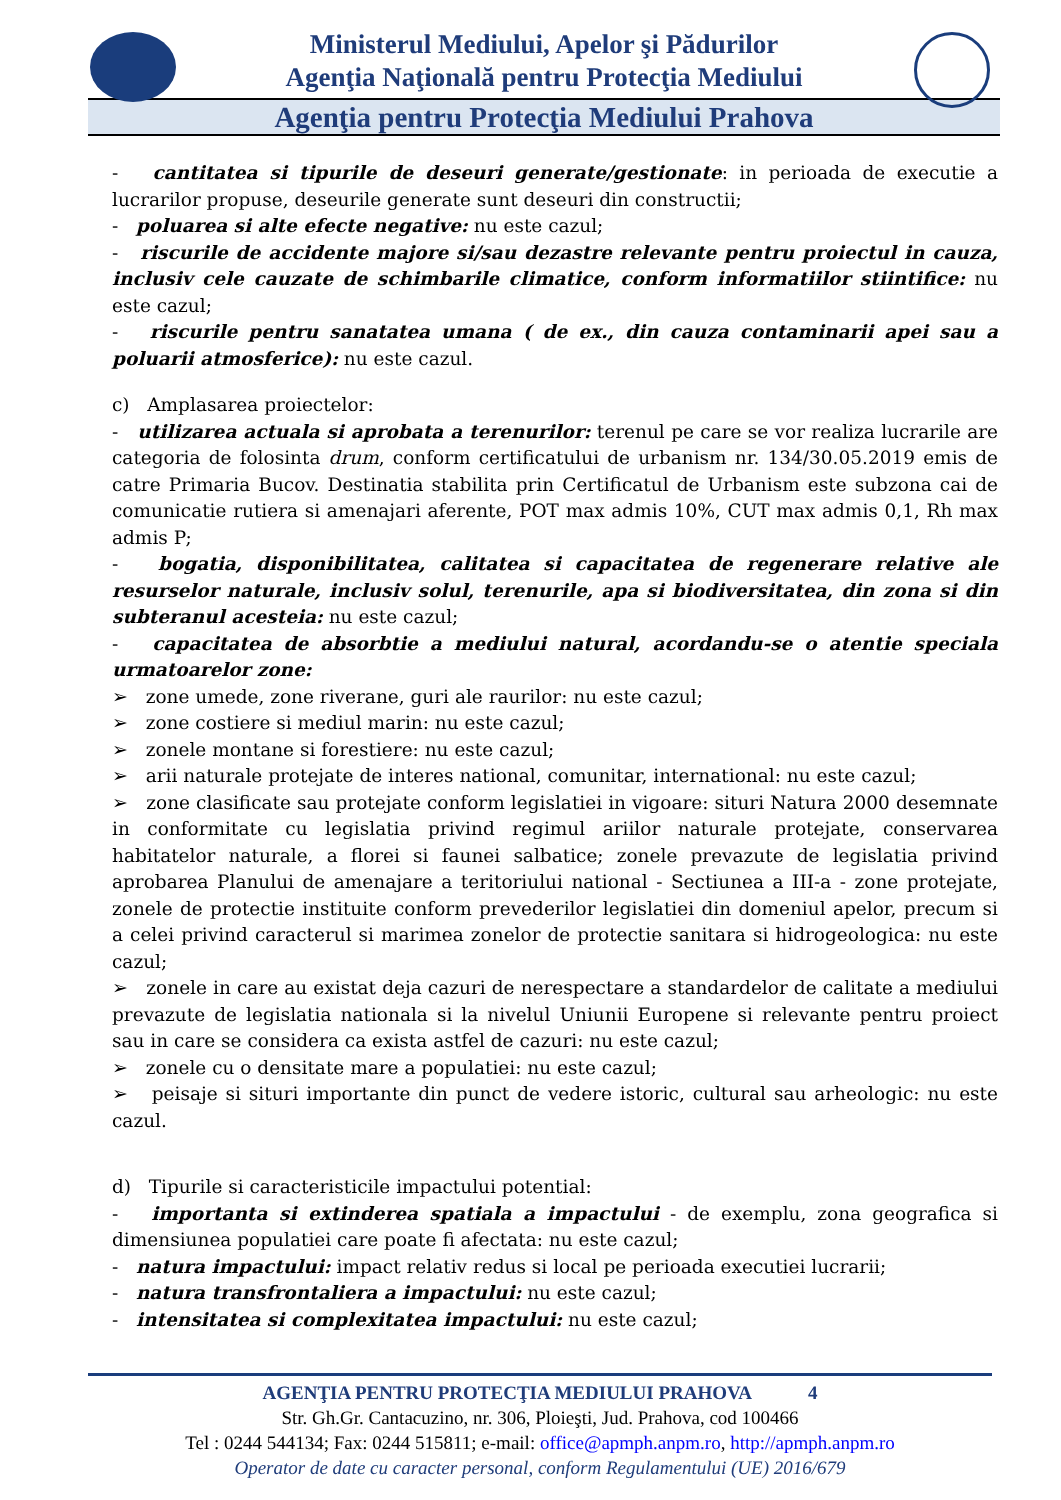Ministerul Mediului, Apelor şi Pădurilor
Agenţia Naţională pentru Protecţia Mediului
Agenţia pentru Protecţia Mediului Prahova
- cantitatea si tipurile de deseuri generate/gestionate: in perioada de executie a lucrarilor propuse, deseurile generate sunt deseuri din constructii;
- poluarea si alte efecte negative: nu este cazul;
- riscurile de accidente majore si/sau dezastre relevante pentru proiectul in cauza, inclusiv cele cauzate de schimbarile climatice, conform informatiilor stiintifice: nu este cazul;
- riscurile pentru sanatatea umana ( de ex., din cauza contaminarii apei sau a poluarii atmosferice): nu este cazul.
c) Amplasarea proiectelor:
- utilizarea actuala si aprobata a terenurilor: terenul pe care se vor realiza lucrarile are categoria de folosinta drum, conform certificatului de urbanism nr. 134/30.05.2019 emis de catre Primaria Bucov. Destinatia stabilita prin Certificatul de Urbanism este subzona cai de comunicatie rutiera si amenajari aferente, POT max admis 10%, CUT max admis 0,1, Rh max admis P;
- bogatia, disponibilitatea, calitatea si capacitatea de regenerare relative ale resurselor naturale, inclusiv solul, terenurile, apa si biodiversitatea, din zona si din subteranul acesteia: nu este cazul;
- capacitatea de absorbtie a mediului natural, acordandu-se o atentie speciala urmatoarelor zone:
➢ zone umede, zone riverane, guri ale raurilor: nu este cazul;
➢ zone costiere si mediul marin: nu este cazul;
➢ zonele montane si forestiere: nu este cazul;
➢ arii naturale protejate de interes national, comunitar, international: nu este cazul;
➢ zone clasificate sau protejate conform legislatiei in vigoare: situri Natura 2000 desemnate in conformitate cu legislatia privind regimul ariilor naturale protejate, conservarea habitatelor naturale, a florei si faunei salbatice; zonele prevazute de legislatia privind aprobarea Planului de amenajare a teritoriului national - Sectiunea a III-a - zone protejate, zonele de protectie instituite conform prevederilor legislatiei din domeniul apelor, precum si a celei privind caracterul si marimea zonelor de protectie sanitara si hidrogeologica: nu este cazul;
➢ zonele in care au existat deja cazuri de nerespectare a standardelor de calitate a mediului prevazute de legislatia nationala si la nivelul Uniunii Europene si relevante pentru proiect sau in care se considera ca exista astfel de cazuri: nu este cazul;
➢ zonele cu o densitate mare a populatiei: nu este cazul;
➢ peisaje si situri importante din punct de vedere istoric, cultural sau arheologic: nu este cazul.
d) Tipurile si caracteristicile impactului potential:
- importanta si extinderea spatiala a impactului - de exemplu, zona geografica si dimensiunea populatiei care poate fi afectata: nu este cazul;
- natura impactului: impact relativ redus si local pe perioada executiei lucrarii;
- natura transfrontaliera a impactului: nu este cazul;
- intensitatea si complexitatea impactului: nu este cazul;
AGENŢIA PENTRU PROTECŢIA MEDIULUI PRAHOVA 4
Str. Gh.Gr. Cantacuzino, nr. 306, Ploieşti, Jud. Prahova, cod 100466
Tel : 0244 544134; Fax: 0244 515811; e-mail: office@apmph.anpm.ro, http://apmph.anpm.ro
Operator de date cu caracter personal, conform Regulamentului (UE) 2016/679